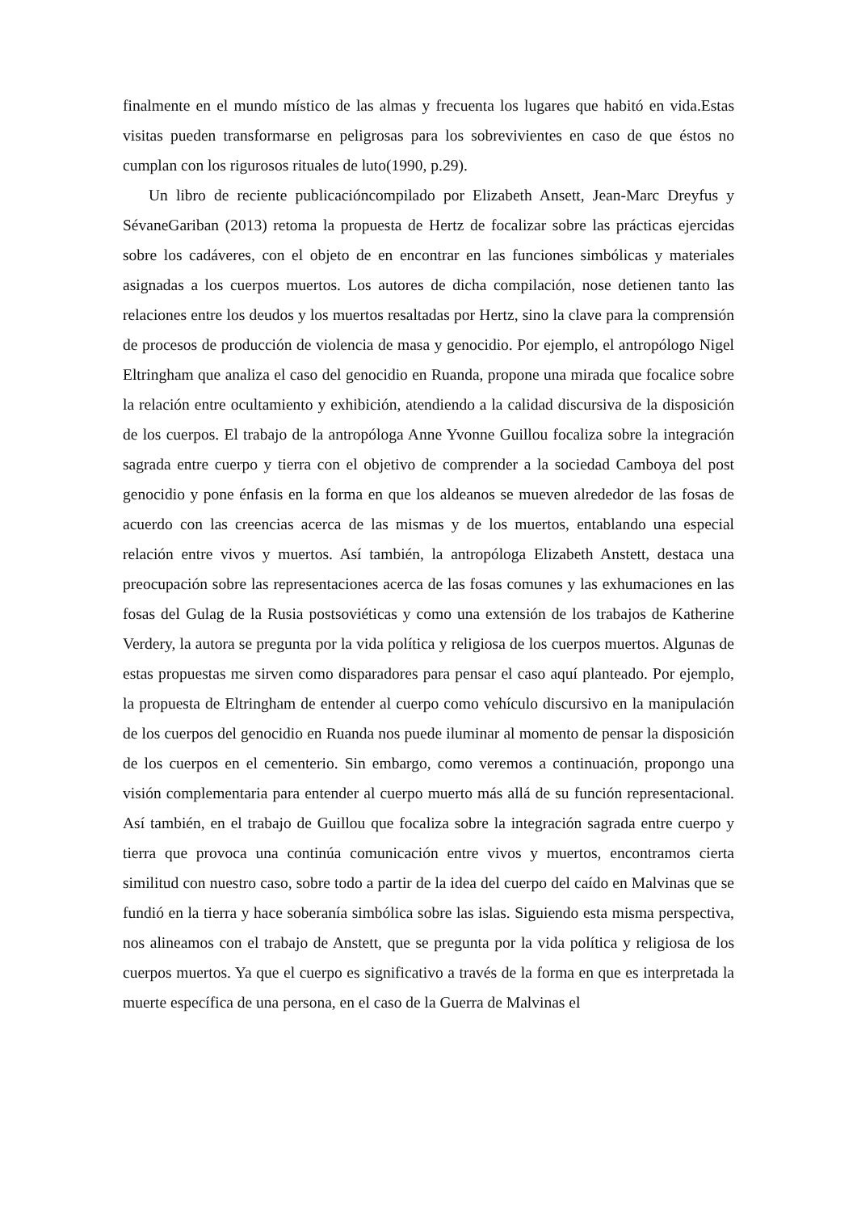finalmente en el mundo místico de las almas y frecuenta los lugares que habitó en vida.Estas visitas pueden transformarse en peligrosas para los sobrevivientes en caso de que éstos no cumplan con los rigurosos rituales de luto(1990, p.29).
Un libro de reciente publicacióncompilado por Elizabeth Ansett, Jean-Marc Dreyfus y SévaneGariban (2013) retoma la propuesta de Hertz de focalizar sobre las prácticas ejercidas sobre los cadáveres, con el objeto de en encontrar en las funciones simbólicas y materiales asignadas a los cuerpos muertos. Los autores de dicha compilación, nose detienen tanto las relaciones entre los deudos y los muertos resaltadas por Hertz, sino la clave para la comprensión de procesos de producción de violencia de masa y genocidio. Por ejemplo, el antropólogo Nigel Eltringham que analiza el caso del genocidio en Ruanda, propone una mirada que focalice sobre la relación entre ocultamiento y exhibición, atendiendo a la calidad discursiva de la disposición de los cuerpos. El trabajo de la antropóloga Anne Yvonne Guillou focaliza sobre la integración sagrada entre cuerpo y tierra con el objetivo de comprender a la sociedad Camboya del post genocidio y pone énfasis en la forma en que los aldeanos se mueven alrededor de las fosas de acuerdo con las creencias acerca de las mismas y de los muertos, entablando una especial relación entre vivos y muertos. Así también, la antropóloga Elizabeth Anstett, destaca una preocupación sobre las representaciones acerca de las fosas comunes y las exhumaciones en las fosas del Gulag de la Rusia postsoviéticas y como una extensión de los trabajos de Katherine Verdery, la autora se pregunta por la vida política y religiosa de los cuerpos muertos. Algunas de estas propuestas me sirven como disparadores para pensar el caso aquí planteado. Por ejemplo, la propuesta de Eltringham de entender al cuerpo como vehículo discursivo en la manipulación de los cuerpos del genocidio en Ruanda nos puede iluminar al momento de pensar la disposición de los cuerpos en el cementerio. Sin embargo, como veremos a continuación, propongo una visión complementaria para entender al cuerpo muerto más allá de su función representacional. Así también, en el trabajo de Guillou que focaliza sobre la integración sagrada entre cuerpo y tierra que provoca una continúa comunicación entre vivos y muertos, encontramos cierta similitud con nuestro caso, sobre todo a partir de la idea del cuerpo del caído en Malvinas que se fundió en la tierra y hace soberanía simbólica sobre las islas. Siguiendo esta misma perspectiva, nos alineamos con el trabajo de Anstett, que se pregunta por la vida política y religiosa de los cuerpos muertos. Ya que el cuerpo es significativo a través de la forma en que es interpretada la muerte específica de una persona, en el caso de la Guerra de Malvinas el